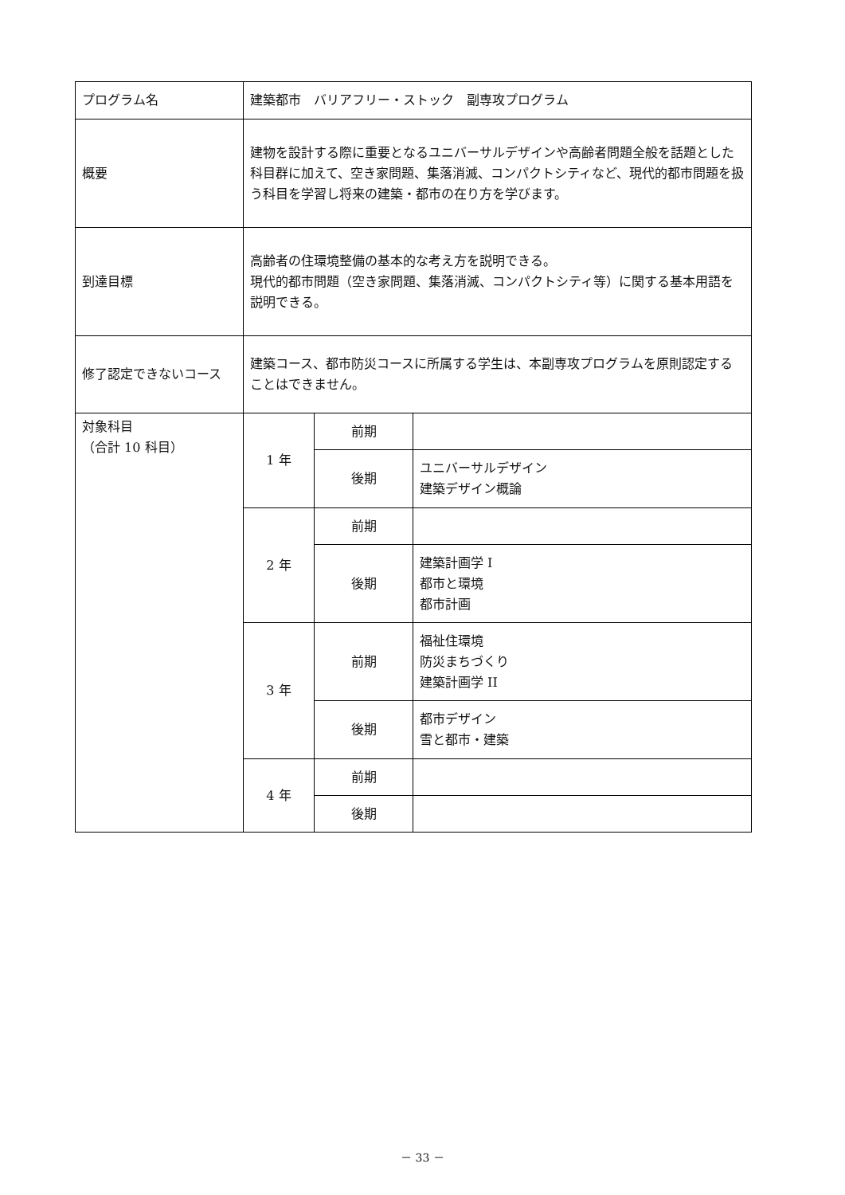| プログラム名 | 建築都市 バリアフリー・ストック 副専攻プログラム | | |
| 概要 | 建物を設計する際に重要となるユニバーサルデザインや高齢者問題全般を話題とした科目群に加えて、空き家問題、集落消滅、コンパクトシティなど、現代的都市問題を扱う科目を学習し将来の建築・都市の在り方を学びます。 | | |
| 到達目標 | 高齢者の住環境整備の基本的な考え方を説明できる。 現代的都市問題（空き家問題、集落消滅、コンパクトシティ等）に関する基本用語を説明できる。 | | |
| 修了認定できないコース | 建築コース、都市防災コースに所属する学生は、本副専攻プログラムを原則認定することはできません。 | | |
| 対象科目 （合計 10 科目） | 1 年 | 前期 | |
| | | 後期 | ユニバーサルデザイン 建築デザイン概論 |
| | 2 年 | 前期 | |
| | | 後期 | 建築計画学 I 都市と環境 都市計画 |
| | 3 年 | 前期 | 福祉住環境 防災まちづくり 建築計画学 II |
| | | 後期 | 都市デザイン 雪と都市・建築 |
| | 4 年 | 前期 | |
| | | 後期 | |
－ 33 －